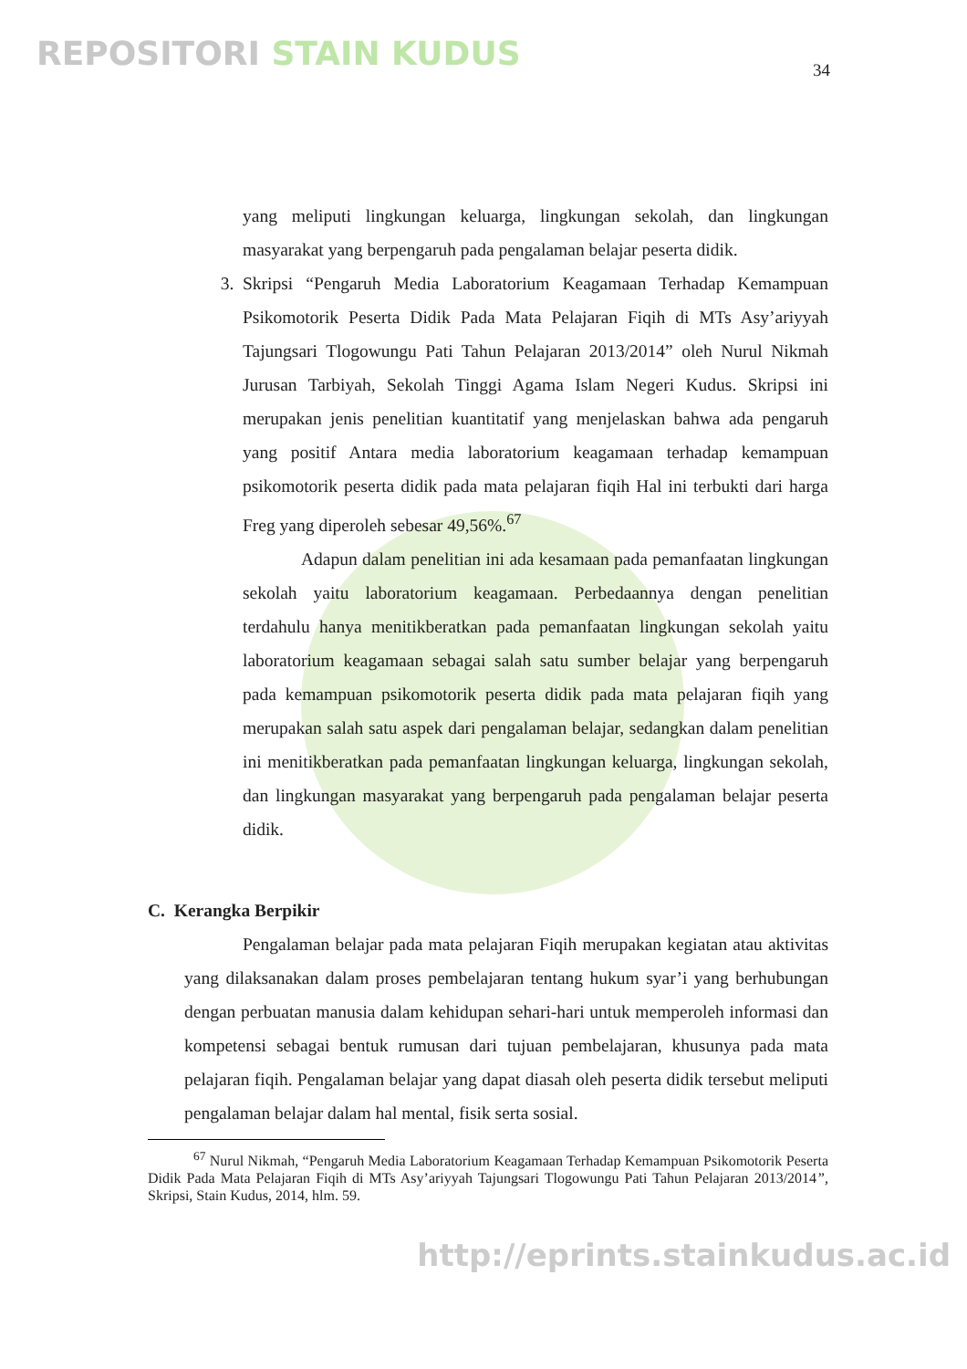REPOSITORI STAIN KUDUS
34
yang meliputi lingkungan keluarga, lingkungan sekolah, dan lingkungan masyarakat yang berpengaruh pada pengalaman belajar peserta didik.
3. Skripsi “Pengaruh Media Laboratorium Keagamaan Terhadap Kemampuan Psikomotorik Peserta Didik Pada Mata Pelajaran Fiqih di MTs Asy’ariyyah Tajungsari Tlogowungu Pati Tahun Pelajaran 2013/2014” oleh Nurul Nikmah Jurusan Tarbiyah, Sekolah Tinggi Agama Islam Negeri Kudus. Skripsi ini merupakan jenis penelitian kuantitatif yang menjelaskan bahwa ada pengaruh yang positif Antara media laboratorium keagamaan terhadap kemampuan psikomotorik peserta didik pada mata pelajaran fiqih Hal ini terbukti dari harga Freg yang diperoleh sebesar 49,56%.<sup>67</sup>
Adapun dalam penelitian ini ada kesamaan pada pemanfaatan lingkungan sekolah yaitu laboratorium keagamaan. Perbedaannya dengan penelitian terdahulu hanya menitikberatkan pada pemanfaatan lingkungan sekolah yaitu laboratorium keagamaan sebagai salah satu sumber belajar yang berpengaruh pada kemampuan psikomotorik peserta didik pada mata pelajaran fiqih yang merupakan salah satu aspek dari pengalaman belajar, sedangkan dalam penelitian ini menitikberatkan pada pemanfaatan lingkungan keluarga, lingkungan sekolah, dan lingkungan masyarakat yang berpengaruh pada pengalaman belajar peserta didik.
C. Kerangka Berpikir
Pengalaman belajar pada mata pelajaran Fiqih merupakan kegiatan atau aktivitas yang dilaksanakan dalam proses pembelajaran tentang hukum syar’i yang berhubungan dengan perbuatan manusia dalam kehidupan sehari-hari untuk memperoleh informasi dan kompetensi sebagai bentuk rumusan dari tujuan pembelajaran, khusunya pada mata pelajaran fiqih. Pengalaman belajar yang dapat diasah oleh peserta didik tersebut meliputi pengalaman belajar dalam hal mental, fisik serta sosial.
<sup>67</sup> Nurul Nikmah, “Pengaruh Media Laboratorium Keagamaan Terhadap Kemampuan Psikomotorik Peserta Didik Pada Mata Pelajaran Fiqih di MTs Asy’ariyyah Tajungsari Tlogowungu Pati Tahun Pelajaran 2013/2014”, Skripsi, Stain Kudus, 2014, hlm. 59.
http://eprints.stainkudus.ac.id